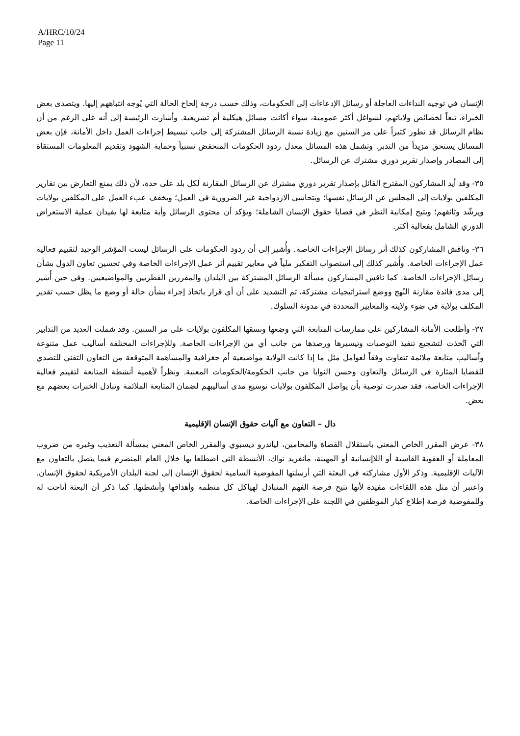A/HRC/10/24
Page 11
الإنسان في توجيه النداءات العاجلة أو رسائل الإدعاءات إلى الحكومات، وذلك حسب درجة إلحاح الحالة التي يُوجه انتباههم إليها. ويتصدى بعض الخبراء، تبعاً لخصائص ولاياتهم، لشواغل أكثر عمومية، سواء أكانت مسائل هيكلية أم تشريعية. وأشارت الرئيسة إلى أنه على الرغم من أن نظام الرسائل قد تطور كثيراً على مر السنين مع زيادة نسبة الرسائل المشتركة إلى جانب تبسيط إجراءات العمل داخل الأمانة، فإن بعض المسائل يستحق مزيداً من التدبر. وتشمل هذه المسائل معدل ردود الحكومات المنخفض نسبياً وحماية الشهود وتقديم المعلومات المستقاة إلى المصادر وإصدار تقرير دوري مشترك عن الرسائل.
٣٥- وقد أيد المشاركون المقترح القائل بإصدار تقرير دوري مشترك عن الرسائل المقارنة لكل بلد على حدة، لأن ذلك يمنع التعارض بين تقارير المكلفين بولايات إلى المجلس عن الرسائل نفسها؛ ويتحاشى الازدواجية غير الضرورية في العمل؛ ويخفف عبء العمل على المكلفين بولايات ويرشّد وثائقهم؛ ويتيح إمكانية النظر في قضايا حقوق الإنسان الشاملة؛ ويؤكد أن محتوى الرسائل وأية متابعة لها يفيدان عملية الاستعراض الدوري الشامل بفعالية أكثر.
٣٦- وناقش المشاركون كذلك أثر رسائل الإجراءات الخاصة. وأُشير إلى أن ردود الحكومات على الرسائل ليست المؤشر الوحيد لتقييم فعالية عمل الإجراءات الخاصة. وأُشير كذلك إلى استصواب التفكير ملياً في معايير تقييم أثر عمل الإجراءات الخاصة وفي تحسين تعاون الدول بشأن رسائل الإجراءات الخاصة. كما ناقش المشاركون مسألة الرسائل المشتركة بين البلدان والمقررين القطريين والمواضيعيين. وفي حين أُشير إلى مدى فائدة مقارنة النُهج ووضع استراتيجيات مشتركة، تم التشديد على أن أي قرار باتخاذ إجراء بشأن حالة أو وضع ما يظل حسب تقدير المكلف بولاية في ضوء ولايته والمعايير المحددة في مدونة السلوك.
٣٧- وأطلعت الأمانة المشاركين على ممارسات المتابعة التي وضعها ونسقها المكلفون بولايات على مر السنين. وقد شملت العديد من التدابير التي اتُخذت لتشجيع تنفيذ التوصيات وتيسيرها ورصدها من جانب أي من الإجراءات الخاصة. وللإجراءات المختلفة أساليب عمل متنوعة وأساليب متابعة ملائمة تتفاوت وفقاً لعوامل مثل ما إذا كانت الولاية مواضيعية أم جغرافية والمساهمة المتوقعة من التعاون التقني للتصدي للقضايا المثارة في الرسائل والتعاون وحسن النوايا من جانب الحكومة/الحكومات المعنية. ونظراً لأهمية أنشطة المتابعة لتقييم فعالية الإجراءات الخاصة، فقد صدرت توصية بأن يواصل المكلفون بولايات توسيع مدى أساليبهم لضمان المتابعة الملائمة وتبادل الخبرات بعضهم مع بعض.
دال – التعاون مع آليات حقوق الإنسان الإقليمية
٣٨- عرض المقرر الخاص المعني باستقلال القضاة والمحامين، لياندرو ديسبوي والمقرر الخاص المعني بمسألة التعذيب وغيره من ضروب المعاملة أو العقوبة القاسية أو اللاإنسانية أو المهينة، مانفريد نواك، الأنشطة التي اضطلعا بها خلال العام المنصرم فيما يتصل بالتعاون مع الآليات الإقليمية. وذكر الأول مشاركته في البعثة التي أرسلتها المفوضية السامية لحقوق الإنسان إلى لجنة البلدان الأمريكية لحقوق الإنسان. واعتبر أن مثل هذه اللقاءات مفيدة لأنها تتيح فرصة الفهم المتبادل لهياكل كل منظمة وأهدافها وأنشطتها. كما ذكر أن البعثة أتاحت له وللمفوضية فرصة إطلاع كبار الموظفين في اللجنة على الإجراءات الخاصة.